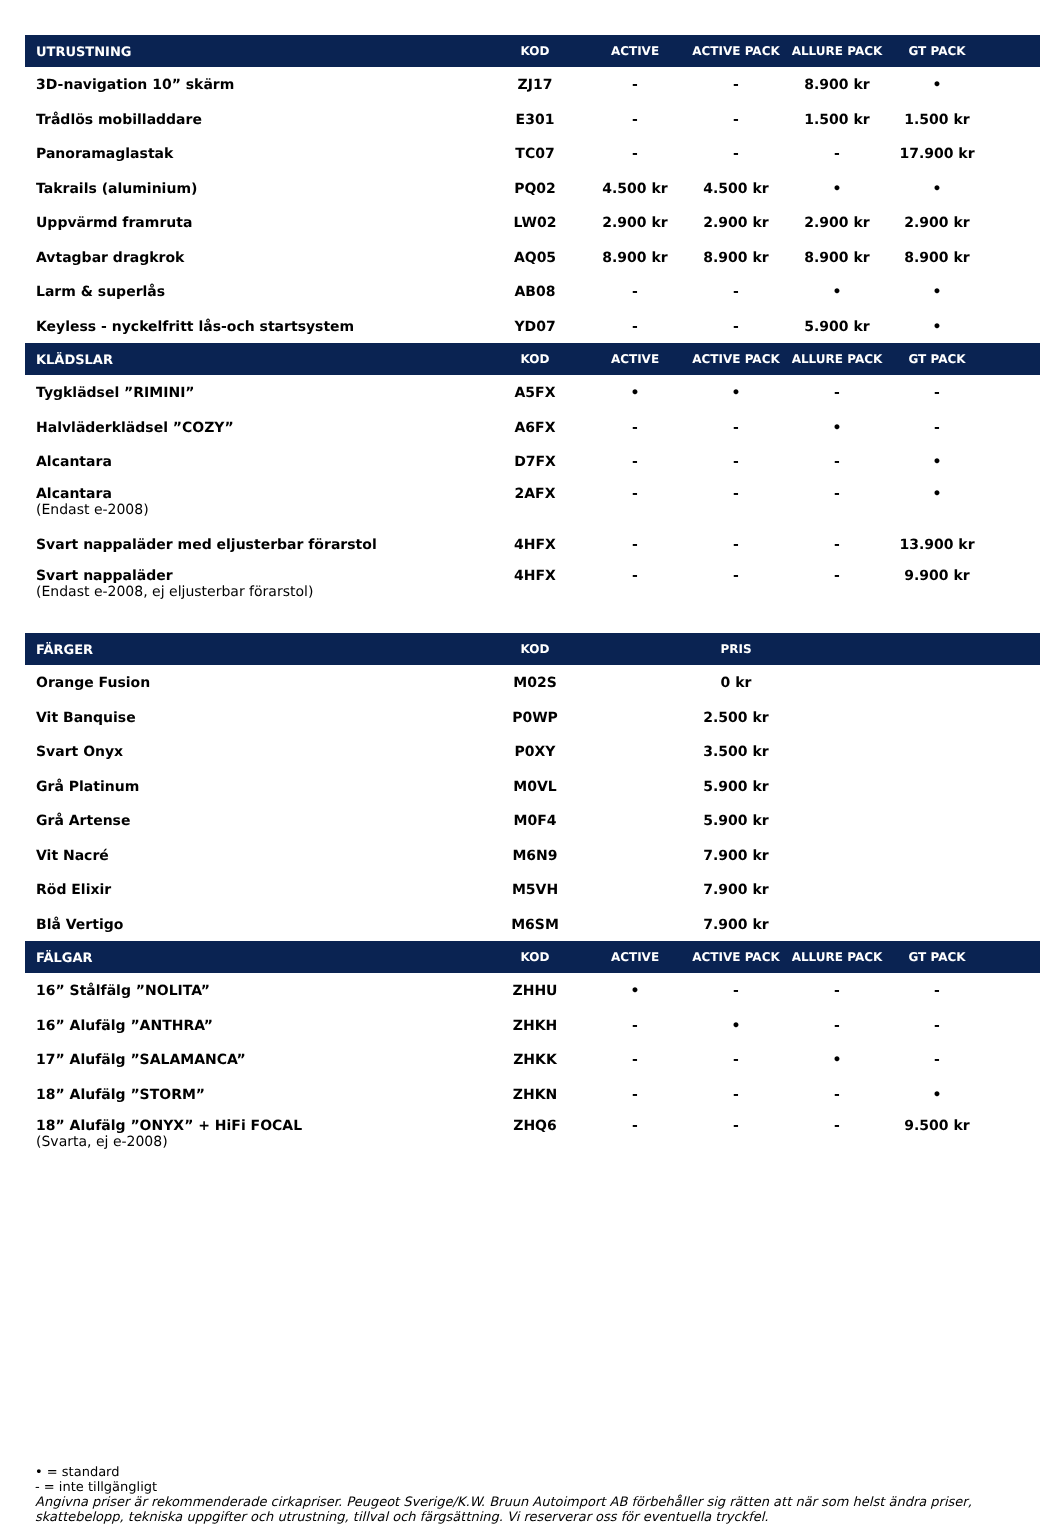| UTRUSTNING | KOD | ACTIVE | ACTIVE PACK | ALLURE PACK | GT PACK | |
| --- | --- | --- | --- | --- | --- | --- |
| 3D-navigation 10” skärm | ZJ17 | - | - | 8.900 kr | • | |
| Trådlös mobilladdare | E301 | - | - | 1.500 kr | 1.500 kr | |
| Panoramaglastak | TC07 | - | - | - | 17.900 kr | |
| Takrails (aluminium) | PQ02 | 4.500 kr | 4.500 kr | • | • | |
| Uppvärmd framruta | LW02 | 2.900 kr | 2.900 kr | 2.900 kr | 2.900 kr | |
| Avtagbar dragkrok | AQ05 | 8.900 kr | 8.900 kr | 8.900 kr | 8.900 kr | |
| Larm & superlås | AB08 | - | - | • | • | |
| Keyless - nyckelfritt lås-och startsystem | YD07 | - | - | 5.900 kr | • | |
| KLÄDSLAR | KOD | ACTIVE | ACTIVE PACK | ALLURE PACK | GT PACK | |
| Tygklädsel ”RIMINI” | A5FX | • | • | - | - | |
| Halvläderklädsel ”COZY” | A6FX | - | - | • | - | |
| Alcantara | D7FX | - | - | - | • | |
| Alcantara (Endast e-2008) | 2AFX | - | - | - | • | |
| Svart nappaläder med eljusterbar förarstol | 4HFX | - | - | - | 13.900 kr | |
| Svart nappaläder (Endast e-2008, ej eljusterbar förarstol) | 4HFX | - | - | - | 9.900 kr | |
| FÄRGER | KOD | PRIS | | | | |
| Orange Fusion | M02S | 0 kr | | | | |
| Vit Banquise | P0WP | 2.500 kr | | | | |
| Svart Onyx | P0XY | 3.500 kr | | | | |
| Grå Platinum | M0VL | 5.900 kr | | | | |
| Grå Artense | M0F4 | 5.900 kr | | | | |
| Vit Nacré | M6N9 | 7.900 kr | | | | |
| Röd Elixir | M5VH | 7.900 kr | | | | |
| Blå Vertigo | M6SM | 7.900 kr | | | | |
| FÄLGAR | KOD | ACTIVE | ACTIVE PACK | ALLURE PACK | GT PACK | |
| 16” Stålfälg ”NOLITA” | ZHHU | • | - | - | - | |
| 16” Alufälg ”ANTHRA” | ZHKH | - | • | - | - | |
| 17” Alufälg ”SALAMANCA” | ZHKK | - | - | • | - | |
| 18” Alufälg ”STORM” | ZHKN | - | - | - | • | |
| 18” Alufälg ”ONYX” + HiFi FOCAL (Svarta, ej e-2008) | ZHQ6 | - | - | - | 9.500 kr | |
• = standard
- = inte tillgängligt
Angivna priser är rekommenderade cirkapriser. Peugeot Sverige/K.W. Bruun Autoimport AB förbehåller sig rätten att när som helst ändra priser, skattebelopp, tekniska uppgifter och utrustning, tillval och färgsättning. Vi reserverar oss för eventuella tryckfel.